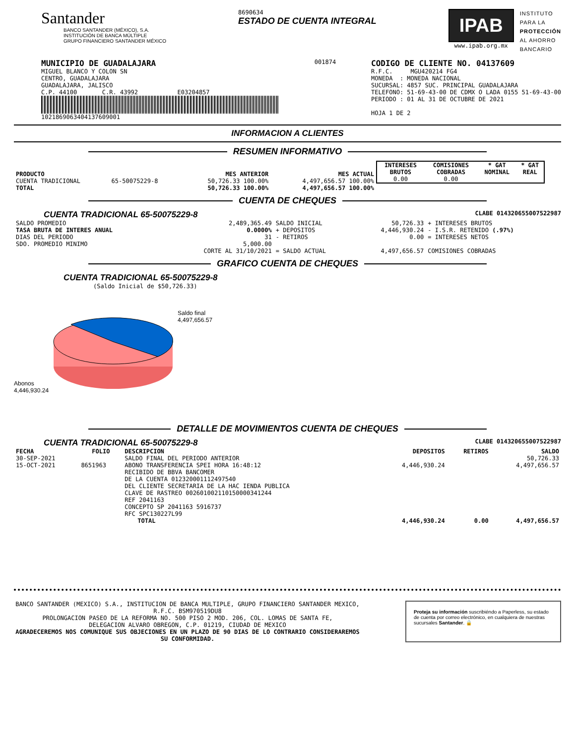Santander
BANCO SANTANDER (MÉXICO), S.A.
INSTITUCIÓN DE BANCA MÚLTIPLE
GRUPO FINANCIERO SANTANDER MÉXICO
8690634
ESTADO DE CUENTA INTEGRAL
IPAB
www.ipab.org.mx
INSTITUTO
PARA LA
PROTECCIÓN
AL AHORRO
BANCARIO
MUNICIPIO DE GUADALAJARA
MIGUEL BLANCO Y COLON SN
CENTRO, GUADALAJARA
GUADALAJARA, JALISCO
C.P. 44100 C.R. 43992 E03204857
1021869063404137609001
001874
CODIGO DE CLIENTE NO. 04137609
R.F.C. MGU420214 FG4
MONEDA : MONEDA NACIONAL
SUCURSAL: 4857 SUC. PRINCIPAL GUADALAJARA
TELEFONO: 51-69-43-00 DE CDMX O LADA 0155 51-69-43-00
PERIODO : 01 AL 31 DE OCTUBRE DE 2021
HOJA 1 DE 2
INFORMACION A CLIENTES
RESUMEN INFORMATIVO
| PRODUCTO | | MES ANTERIOR | MES ACTUAL |
| --- | --- | --- | --- |
| CUENTA TRADICIONAL | 65-50075229-8 | 50,726.33 100.00% | 4,497,656.57 100.00% |
| TOTAL | | 50,726.33 100.00% | 4,497,656.57 100.00% |
| INTERESES BRUTOS | COMISIONES COBRADAS | * GAT NOMINAL | * GAT REAL |
| --- | --- | --- | --- |
| 0.00 | 0.00 | | |
CUENTA DE CHEQUES
CUENTA TRADICIONAL 65-50075229-8 CLABE 014320655007522987
| SALDO PROMEDIO | 2,489,365.49 | SALDO INICIAL | 50,726.33 | + INTERESES BRUTOS |
| TASA BRUTA DE INTERES ANUAL | 0.0000% | + DEPOSITOS | 4,446,930.24 | - I.S.R. RETENIDO (.97%) |
| DIAS DEL PERIODO | 31 | - RETIROS | 0.00 | = INTERESES NETOS |
| SDO. PROMEDIO MINIMO | 5,000.00 | | | |
| | CORTE AL 31/10/2021 | = SALDO ACTUAL | 4,497,656.57 | COMISIONES COBRADAS |
GRAFICO CUENTA DE CHEQUES
CUENTA TRADICIONAL 65-50075229-8
(Saldo Inicial de $50,726.33)
Abonos
4,446,930.24
Saldo final
4,497,656.57
DETALLE DE MOVIMIENTOS CUENTA DE CHEQUES
CUENTA TRADICIONAL 65-50075229-8 CLABE 014320655007522987
| FECHA | FOLIO | DESCRIPCION | DEPOSITOS | RETIROS | SALDO |
| --- | --- | --- | --- | --- | --- |
| 30-SEP-2021 | | SALDO FINAL DEL PERIODO ANTERIOR | | | 50,726.33 |
| 15-OCT-2021 | 8651963 | ABONO TRANSFERENCIA SPEI HORA 16:48:12 RECIBIDO DE BBVA BANCOMER DE LA CUENTA 012320001112497540 DEL CLIENTE SECRETARIA DE LA HAC IENDA PUBLICA CLAVE DE RASTREO 002601002110150000341244 REF 2041163 CONCEPTO SP 2041163 5916737 RFC SPC130227L99 | 4,446,930.24 | | 4,497,656.57 |
| | | TOTAL | 4,446,930.24 | 0.00 | 4,497,656.57 |
BANCO SANTANDER (MEXICO) S.A., INSTITUCION DE BANCA MULTIPLE, GRUPO FINANCIERO SANTANDER MEXICO,
R.F.C. BSM970519DU8
PROLONGACION PASEO DE LA REFORMA NO. 500 PISO 2 MOD. 206, COL. LOMAS DE SANTA FE,
DELEGACION ALVARO OBREGON, C.P. 01219, CIUDAD DE MEXICO
AGRADECEREMOS NOS COMUNIQUE SUS OBJECIONES EN UN PLAZO DE 90 DIAS DE LO CONTRARIO CONSIDERAREMOS SU CONFORMIDAD.
Proteja su información suscribiéndo a Paperless, su estado de cuenta por correo electrónico, en cualquiera de nuestras sucursales Santander. 🔒